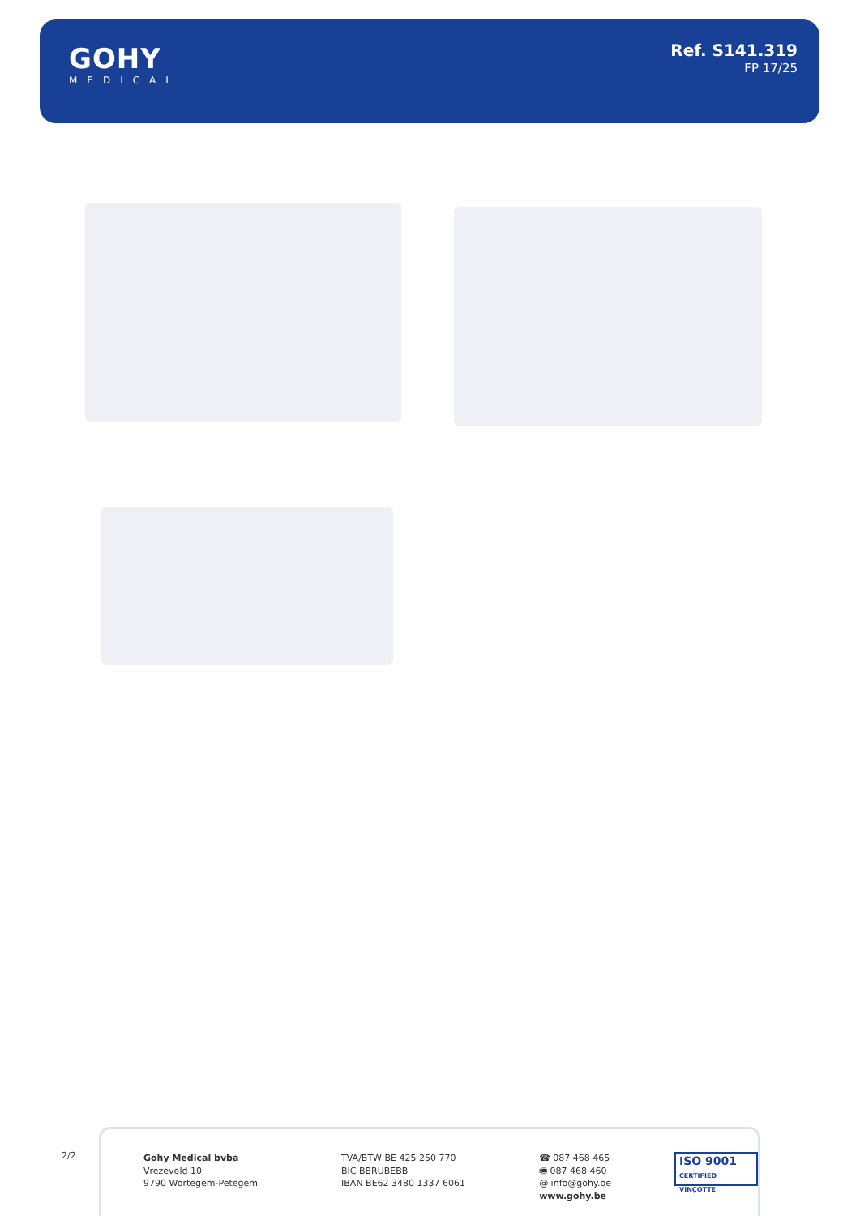GOHY
MEDICAL
Ref. S141.319
FP 17/25
2/2
Gohy Medical bvba
Vrezeveld 10
9790 Wortegem-Petegem
TVA/BTW BE 425 250 770
BIC BBRUBEBB
IBAN BE62 3480 1337 6061
☎ 087 468 465
🖷 087 468 460
@ info@gohy.be
www.gohy.be
ISO 9001
CERTIFIED VINÇOTTE